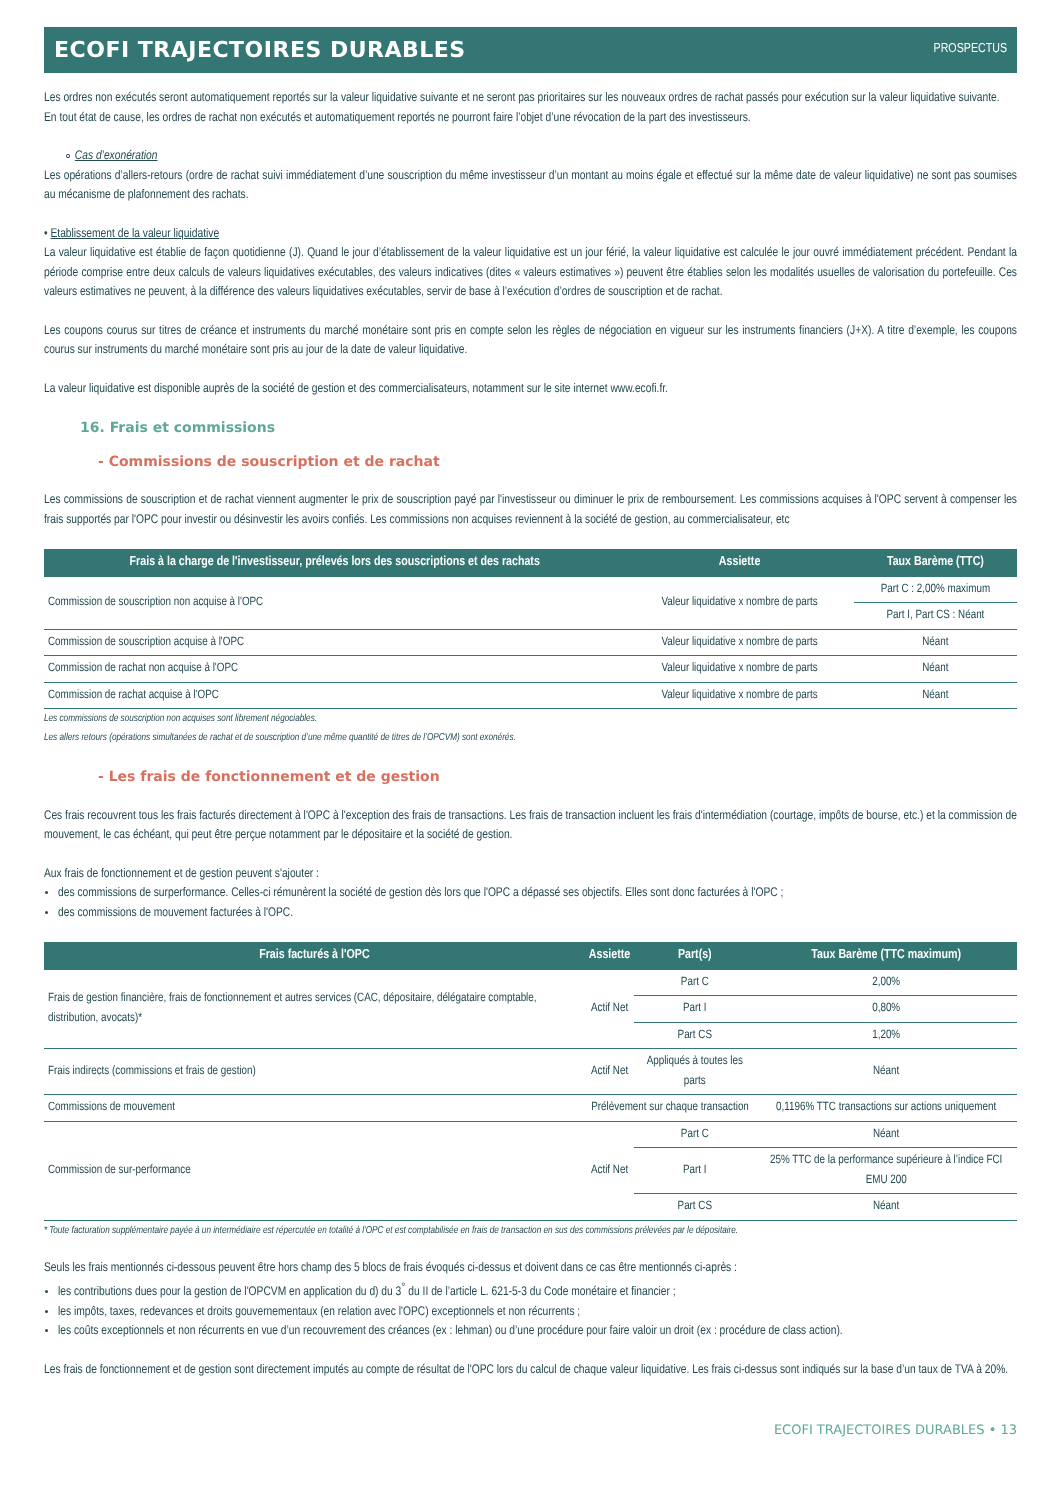ECOFI TRAJECTOIRES DURABLES
PROSPECTUS
Les ordres non exécutés seront automatiquement reportés sur la valeur liquidative suivante et ne seront pas prioritaires sur les nouveaux ordres de rachat passés pour exécution sur la valeur liquidative suivante.
En tout état de cause, les ordres de rachat non exécutés et automatiquement reportés ne pourront faire l’objet d’une révocation de la part des investisseurs.
∘ Cas d’exonération
Les opérations d’allers-retours (ordre de rachat suivi immédiatement d’une souscription du même investisseur d’un montant au moins égale et effectué sur la même date de valeur liquidative) ne sont pas soumises au mécanisme de plafonnement des rachats.
• Etablissement de la valeur liquidative
La valeur liquidative est établie de façon quotidienne (J). Quand le jour d’établissement de la valeur liquidative est un jour férié, la valeur liquidative est calculée le jour ouvré immédiatement précédent. Pendant la période comprise entre deux calculs de valeurs liquidatives exécutables, des valeurs indicatives (dites « valeurs estimatives ») peuvent être établies selon les modalités usuelles de valorisation du portefeuille. Ces valeurs estimatives ne peuvent, à la différence des valeurs liquidatives exécutables, servir de base à l’exécution d’ordres de souscription et de rachat.
Les coupons courus sur titres de créance et instruments du marché monétaire sont pris en compte selon les règles de négociation en vigueur sur les instruments financiers (J+X). A titre d’exemple, les coupons courus sur instruments du marché monétaire sont pris au jour de la date de valeur liquidative.
La valeur liquidative est disponible auprès de la société de gestion et des commercialisateurs, notamment sur le site internet www.ecofi.fr.
16. Frais et commissions
- Commissions de souscription et de rachat
Les commissions de souscription et de rachat viennent augmenter le prix de souscription payé par l'investisseur ou diminuer le prix de remboursement. Les commissions acquises à l'OPC servent à compenser les frais supportés par l'OPC pour investir ou désinvestir les avoirs confiés. Les commissions non acquises reviennent à la société de gestion, au commercialisateur, etc
| Frais à la charge de l'investisseur, prélevés lors des souscriptions et des rachats | Assiette | Taux Barème (TTC) |
| --- | --- | --- |
| Commission de souscription non acquise à l'OPC | Valeur liquidative x nombre de parts | Part C : 2,00% maximum |
| | | Part I, Part CS : Néant |
| Commission de souscription acquise à l'OPC | Valeur liquidative x nombre de parts | Néant |
| Commission de rachat non acquise à l'OPC | Valeur liquidative x nombre de parts | Néant |
| Commission de rachat acquise à l'OPC | Valeur liquidative x nombre de parts | Néant |
Les commissions de souscription non acquises sont librement négociables.
Les allers retours (opérations simultanées de rachat et de souscription d’une même quantité de titres de l’OPCVM) sont exonérés.
- Les frais de fonctionnement et de gestion
Ces frais recouvrent tous les frais facturés directement à l'OPC à l'exception des frais de transactions. Les frais de transaction incluent les frais d'intermédiation (courtage, impôts de bourse, etc.) et la commission de mouvement, le cas échéant, qui peut être perçue notamment par le dépositaire et la société de gestion.
Aux frais de fonctionnement et de gestion peuvent s'ajouter :
des commissions de surperformance. Celles-ci rémunèrent la société de gestion dès lors que l'OPC a dépassé ses objectifs. Elles sont donc facturées à l'OPC ;
des commissions de mouvement facturées à l'OPC.
| Frais facturés à l'OPC | Assiette | Part(s) | Taux Barème (TTC maximum) |
| --- | --- | --- | --- |
| Frais de gestion financière, frais de fonctionnement et autres services (CAC, dépositaire, délégataire comptable, distribution, avocats)* | Actif Net | Part C | 2,00% |
| | | Part I | 0,80% |
| | | Part CS | 1,20% |
| Frais indirects (commissions et frais de gestion) | Actif Net | Appliqués à toutes les parts | Néant |
| Commissions de mouvement | Prélèvement sur chaque transaction | | 0,1196% TTC transactions sur actions uniquement |
| Commission de sur-performance | Actif Net | Part C | Néant |
| | | Part I | 25% TTC de la performance supérieure à l’indice FCI EMU 200 |
| | | Part CS | Néant |
* Toute facturation supplémentaire payée à un intermédiaire est répercutée en totalité à l'OPC et est comptabilisée en frais de transaction en sus des commissions prélevées par le dépositaire.
Seuls les frais mentionnés ci-dessous peuvent être hors champ des 5 blocs de frais évoqués ci-dessus et doivent dans ce cas être mentionnés ci-après :
les contributions dues pour la gestion de l'OPCVM en application du d) du 3<sup>°</sup> du II de l’article L. 621-5-3 du Code monétaire et financier ;
les impôts, taxes, redevances et droits gouvernementaux (en relation avec l'OPC) exceptionnels et non récurrents ;
les coûts exceptionnels et non récurrents en vue d’un recouvrement des créances (ex : lehman) ou d’une procédure pour faire valoir un droit (ex : procédure de class action).
Les frais de fonctionnement et de gestion sont directement imputés au compte de résultat de l'OPC lors du calcul de chaque valeur liquidative. Les frais ci-dessus sont indiqués sur la base d’un taux de TVA à 20%.
ECOFI TRAJECTOIRES DURABLES • 13